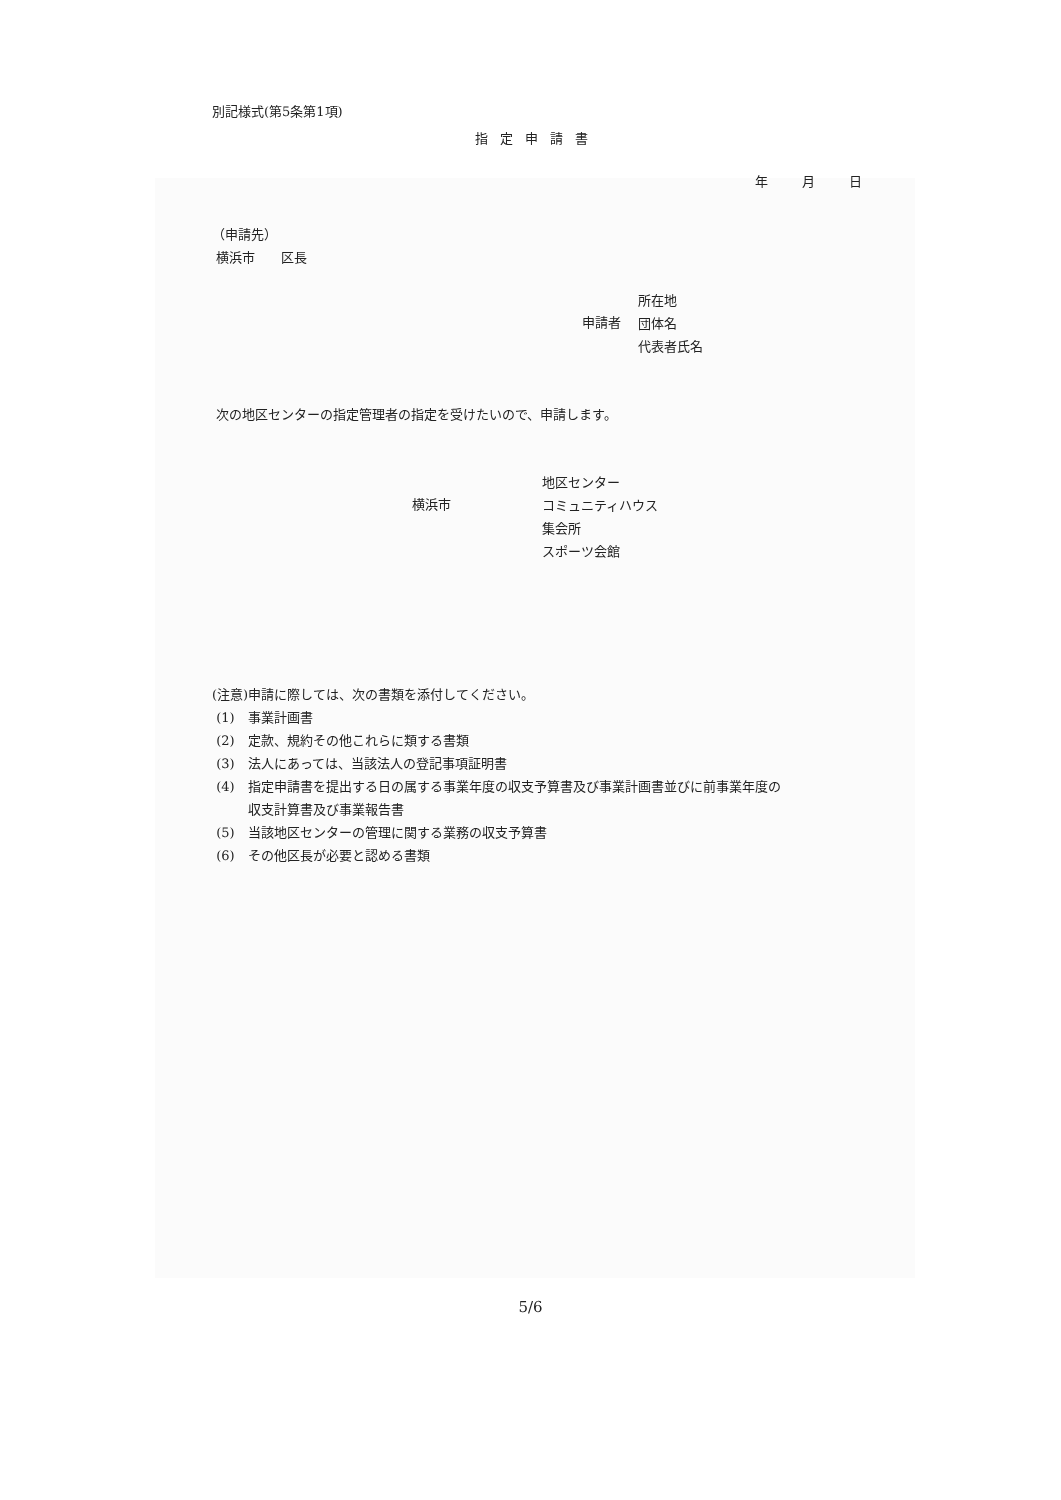別記様式(第5条第1項)
指定申請書
年 月 日
（申請先）
横浜市　　区長
申請者
所在地
団体名
代表者氏名
次の地区センターの指定管理者の指定を受けたいので、申請します。
横浜市
地区センター
コミュニティハウス
集会所
スポーツ会館
(注意)申請に際しては、次の書類を添付してください。
(1)　事業計画書
(2)　定款、規約その他これらに類する書類
(3)　法人にあっては、当該法人の登記事項証明書
(4)　指定申請書を提出する日の属する事業年度の収支予算書及び事業計画書並びに前事業年度の
収支計算書及び事業報告書
(5)　当該地区センターの管理に関する業務の収支予算書
(6)　その他区長が必要と認める書類
5/6